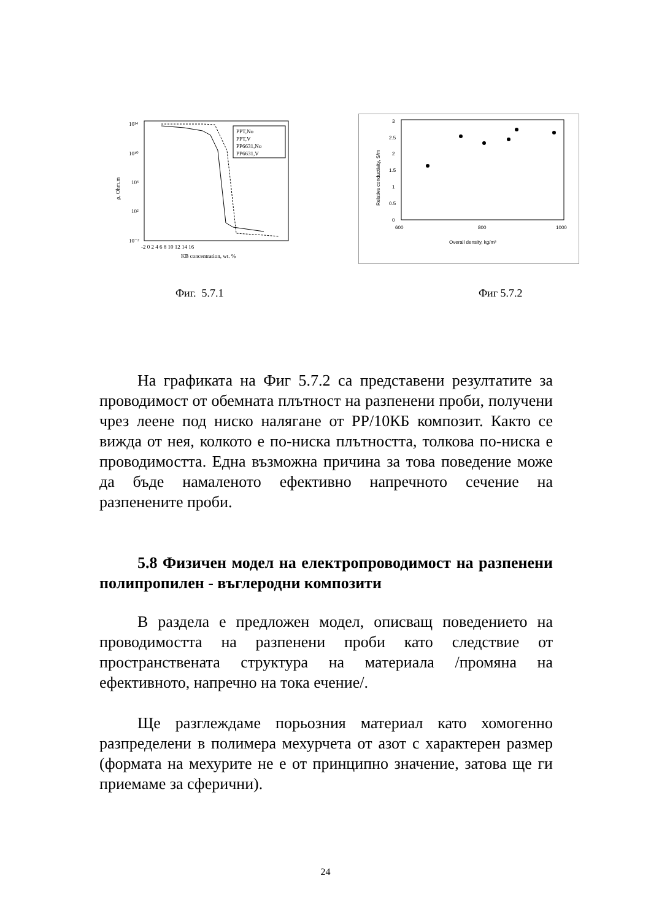10¹⁴
10¹⁰
10⁶
10²
10⁻²
ρ, Ohm.m
-2 0 2 4 6 8 10 12 14 16
KB concentration, wt. %
PPT,No
PPT,V
PP6631,No
PP6631,V
3
2.5
2
1.5
1
0.5
0
600
800
1000
Overall density, kg/m³
Relative conductivity, S/m
Фиг. 5.7.1 Фиг 5.7.2
На графиката на Фиг 5.7.2 са представени резултатите за проводимост от обемната плътност на разпенени проби, получени чрез леене под ниско налягане от PP/10КБ композит. Както се вижда от нея, колкото е по-ниска плътността, толкова по-ниска е проводимостта. Една възможна причина за това поведение може да бъде намаленото ефективно напречното сечение на разпенените проби.
5.8 Физичен модел на електропроводимост на разпенени полипропилен - въглеродни композити
В раздела е предложен модел, описващ поведението на проводимостта на разпенени проби като следствие от пространствената структура на материала /промяна на ефективното, напречно на тока ечение/.
Ще разглеждаме порьозния материал като хомогенно разпределени в полимера мехурчета от азот с характерен размер (формата на мехурите не е от принципно значение, затова ще ги приемаме за сферични).
24